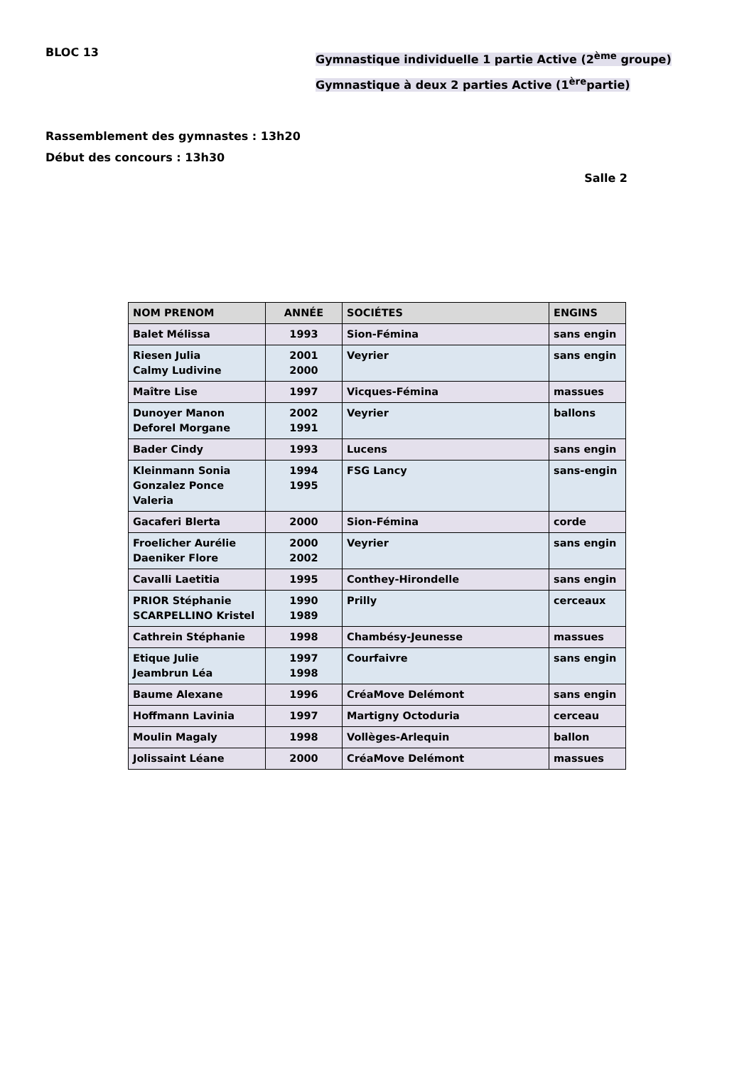BLOC 13
Gymnastique individuelle 1 partie Active (2<sup>ème</sup> groupe)
Gymnastique à deux 2 parties Active (1<sup>ère</sup>partie)
Rassemblement des gymnastes : 13h20
Début des concours : 13h30
Salle 2
| NOM PRENOM | ANNÉE | SOCIÉTES | ENGINS |
| --- | --- | --- | --- |
| Balet Mélissa | 1993 | Sion-Fémina | sans engin |
| Riesen Julia Calmy Ludivine | 2001 2000 | Veyrier | sans engin |
| Maître Lise | 1997 | Vicques-Fémina | massues |
| Dunoyer Manon Deforel Morgane | 2002 1991 | Veyrier | ballons |
| Bader Cindy | 1993 | Lucens | sans engin |
| Kleinmann Sonia Gonzalez Ponce Valeria | 1994 1995 | FSG Lancy | sans-engin |
| Gacaferi Blerta | 2000 | Sion-Fémina | corde |
| Froelicher Aurélie Daeniker Flore | 2000 2002 | Veyrier | sans engin |
| Cavalli Laetitia | 1995 | Conthey-Hirondelle | sans engin |
| PRIOR Stéphanie SCARPELLINO Kristel | 1990 1989 | Prilly | cerceaux |
| Cathrein Stéphanie | 1998 | Chambésy-Jeunesse | massues |
| Etique Julie Jeambrun Léa | 1997 1998 | Courfaivre | sans engin |
| Baume Alexane | 1996 | CréaMove Delémont | sans engin |
| Hoffmann Lavinia | 1997 | Martigny Octoduria | cerceau |
| Moulin Magaly | 1998 | Vollèges-Arlequin | ballon |
| Jolissaint Léane | 2000 | CréaMove Delémont | massues |